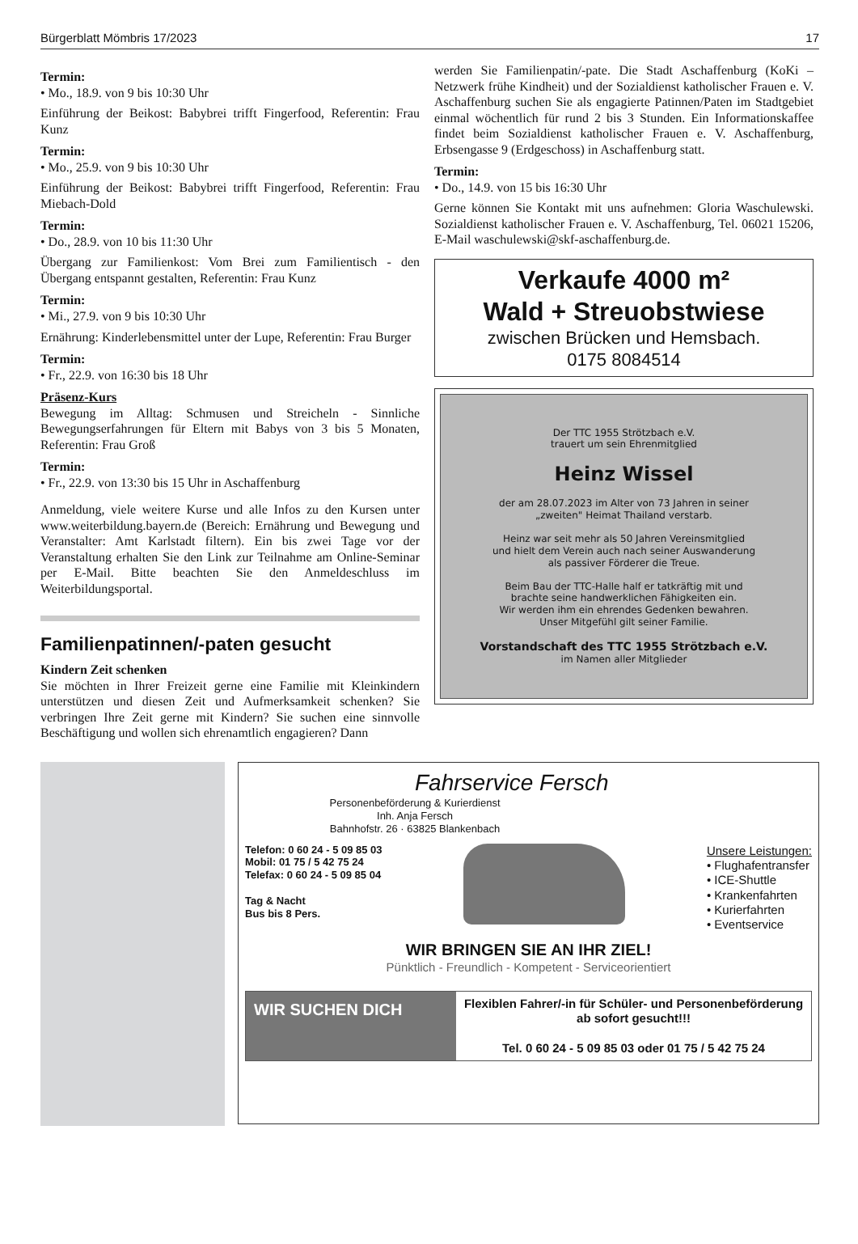Bürgerblatt Mömbris 17/2023 17
Termin:
• Mo., 18.9. von 9 bis 10:30 Uhr
Einführung der Beikost: Babybrei trifft Fingerfood, Referentin: Frau Kunz
Termin:
• Mo., 25.9. von 9 bis 10:30 Uhr
Einführung der Beikost: Babybrei trifft Fingerfood, Referentin: Frau Miebach-Dold
Termin:
• Do., 28.9. von 10 bis 11:30 Uhr
Übergang zur Familienkost: Vom Brei zum Familientisch - den Übergang entspannt gestalten, Referentin: Frau Kunz
Termin:
• Mi., 27.9. von 9 bis 10:30 Uhr
Ernährung: Kinderlebensmittel unter der Lupe, Referentin: Frau Burger
Termin:
• Fr., 22.9. von 16:30 bis 18 Uhr
Präsenz-Kurs
Bewegung im Alltag: Schmusen und Streicheln - Sinnliche Bewegungserfahrungen für Eltern mit Babys von 3 bis 5 Monaten, Referentin: Frau Groß
Termin:
• Fr., 22.9. von 13:30 bis 15 Uhr in Aschaffenburg
Anmeldung, viele weitere Kurse und alle Infos zu den Kursen unter www.weiterbildung.bayern.de (Bereich: Ernährung und Bewegung und Veranstalter: Amt Karlstadt filtern). Ein bis zwei Tage vor der Veranstaltung erhalten Sie den Link zur Teilnahme am Online-Seminar per E-Mail. Bitte beachten Sie den Anmeldeschluss im Weiterbildungsportal.
Familienpatinnen/-paten gesucht
Kindern Zeit schenken
Sie möchten in Ihrer Freizeit gerne eine Familie mit Kleinkindern unterstützen und diesen Zeit und Aufmerksamkeit schenken? Sie verbringen Ihre Zeit gerne mit Kindern? Sie suchen eine sinnvolle Beschäftigung und wollen sich ehrenamtlich engagieren? Dann
werden Sie Familienpatin/-pate. Die Stadt Aschaffenburg (KoKi – Netzwerk frühe Kindheit) und der Sozialdienst katholischer Frauen e. V. Aschaffenburg suchen Sie als engagierte Patinnen/Paten im Stadtgebiet einmal wöchentlich für rund 2 bis 3 Stunden. Ein Informationskaffee findet beim Sozialdienst katholischer Frauen e. V. Aschaffenburg, Erbsengasse 9 (Erdgeschoss) in Aschaffenburg statt.
Termin:
• Do., 14.9. von 15 bis 16:30 Uhr
Gerne können Sie Kontakt mit uns aufnehmen: Gloria Waschulewski. Sozialdienst katholischer Frauen e. V. Aschaffenburg, Tel. 06021 15206, E-Mail waschulewski@skf-aschaffenburg.de.
Verkaufe 4000 m²
Wald + Streuobstwiese
zwischen Brücken und Hemsbach.
0175 8084514
Der TTC 1955 Strötzbach e.V.
trauert um sein Ehrenmitglied
Heinz Wissel
der am 28.07.2023 im Alter von 73 Jahren in seiner
„zweiten" Heimat Thailand verstarb.
Heinz war seit mehr als 50 Jahren Vereinsmitglied
und hielt dem Verein auch nach seiner Auswanderung
als passiver Förderer die Treue.
Beim Bau der TTC-Halle half er tatkräftig mit und
brachte seine handwerklichen Fähigkeiten ein.
Wir werden ihm ein ehrendes Gedenken bewahren.
Unser Mitgefühl gilt seiner Familie.
Vorstandschaft des TTC 1955 Strötzbach e.V.
im Namen aller Mitglieder
Fahrservice Fersch
Personenbeförderung & Kurierdienst
Inh. Anja Fersch
Bahnhofstr. 26 · 63825 Blankenbach
Telefon: 0 60 24 - 5 09 85 03
Mobil: 01 75 / 5 42 75 24
Telefax: 0 60 24 - 5 09 85 04
Tag & Nacht
Bus bis 8 Pers.
Unsere Leistungen:
• Flughafentransfer
• ICE-Shuttle
• Krankenfahrten
• Kurierfahrten
• Eventservice
WIR BRINGEN SIE AN IHR ZIEL!
Pünktlich - Freundlich - Kompetent - Serviceorientiert
WIR SUCHEN DICH
Flexiblen Fahrer/-in für Schüler- und Personenbeförderung ab sofort gesucht!!!
Tel. 0 60 24 - 5 09 85 03 oder 01 75 / 5 42 75 24